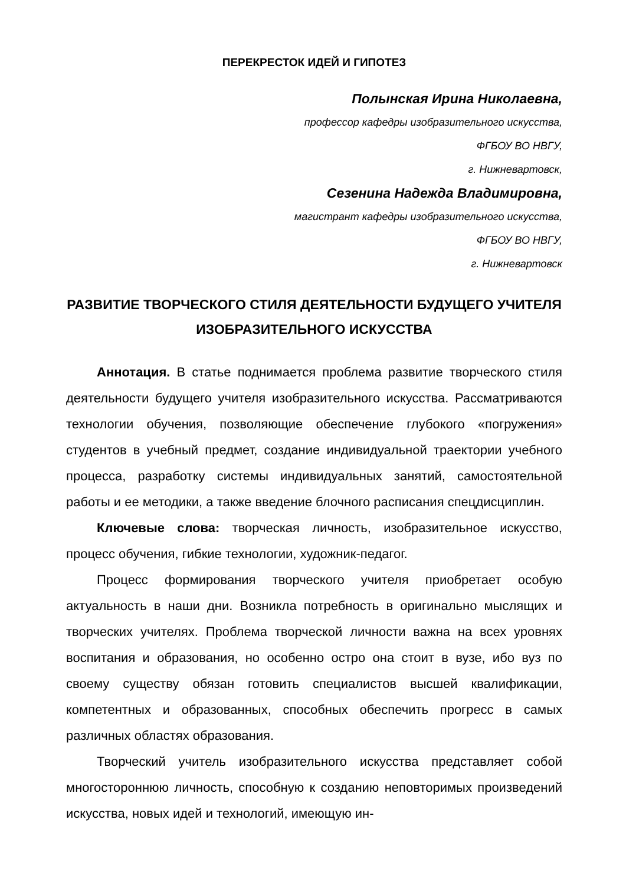ПЕРЕКРЕСТОК ИДЕЙ И ГИПОТЕЗ
Полынская Ирина Николаевна,
профессор кафедры изобразительного искусства,
ФГБОУ ВО НВГУ,
г. Нижневартовск,
Сезенина Надежда Владимировна,
магистрант кафедры изобразительного искусства,
ФГБОУ ВО НВГУ,
г. Нижневартовск
РАЗВИТИЕ ТВОРЧЕСКОГО СТИЛЯ ДЕЯТЕЛЬНОСТИ БУДУЩЕГО УЧИТЕЛЯ ИЗОБРАЗИТЕЛЬНОГО ИСКУССТВА
Аннотация. В статье поднимается проблема развитие творческого стиля деятельности будущего учителя изобразительного искусства. Рассматриваются технологии обучения, позволяющие обеспечение глубокого «погружения» студентов в учебный предмет, создание индивидуальной траектории учебного процесса, разработку системы индивидуальных занятий, самостоятельной работы и ее методики, а также введение блочного расписания спецдисциплин.
Ключевые слова: творческая личность, изобразительное искусство, процесс обучения, гибкие технологии, художник-педагог.
Процесс формирования творческого учителя приобретает особую актуальность в наши дни. Возникла потребность в оригинально мыслящих и творческих учителях. Проблема творческой личности важна на всех уровнях воспитания и образования, но особенно остро она стоит в вузе, ибо вуз по своему существу обязан готовить специалистов высшей квалификации, компетентных и образованных, способных обеспечить прогресс в самых различных областях образования.
Творческий учитель изобразительного искусства представляет собой многостороннюю личность, способную к созданию неповторимых произведений искусства, новых идей и технологий, имеющую ин-